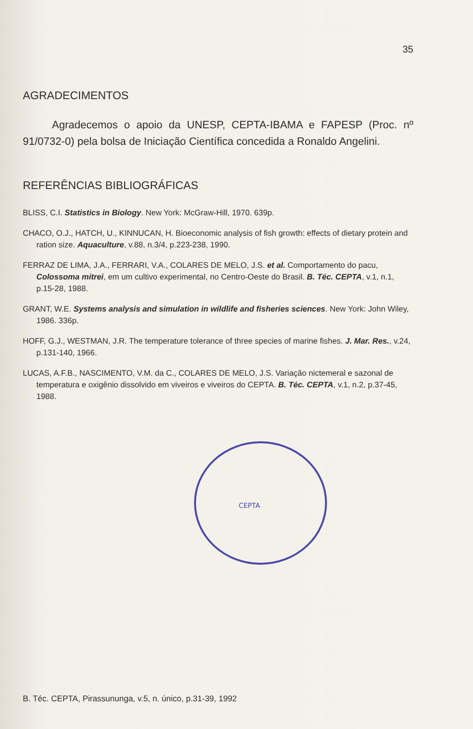35
AGRADECIMENTOS
Agradecemos o apoio da UNESP, CEPTA-IBAMA e FAPESP (Proc. nº 91/0732-0) pela bolsa de Iniciação Científica concedida a Ronaldo Angelini.
REFERÊNCIAS BIBLIOGRÁFICAS
BLISS, C.I. Statistics in Biology. New York: McGraw-Hill, 1970. 639p.
CHACO, O.J., HATCH, U., KINNUCAN, H. Bioeconomic analysis of fish growth: effects of dietary protein and ration size. Aquaculture, v.88, n.3/4, p.223-238, 1990.
FERRAZ DE LIMA, J.A., FERRARI, V.A., COLARES DE MELO, J.S. et al. Comportamento do pacu, Colossoma mitrei, em um cultivo experimental, no Centro-Oeste do Brasil. B. Téc. CEPTA, v.1, n.1, p.15-28, 1988.
GRANT, W.E. Systems analysis and simulation in wildlife and fisheries sciences. New York: John Wiley, 1986. 336p.
HOFF, G.J., WESTMAN, J.R. The temperature tolerance of three species of marine fishes. J. Mar. Res., v.24, p.131-140, 1966.
LUCAS, A.F.B., NASCIMENTO, V.M. da C., COLARES DE MELO, J.S. Variação nictemeral e sazonal de temperatura e oxigênio dissolvido em viveiros e viveiros do CEPTA. B. Téc. CEPTA, v.1, n.2, p.37-45, 1988.
CEPTA
B. Téc. CEPTA, Pirassununga, v.5, n. único, p.31-39, 1992